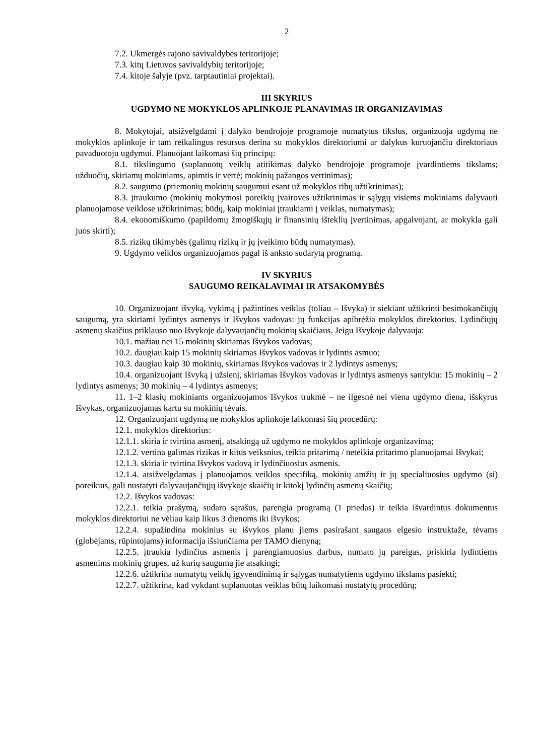2
7.2. Ukmergės rajono savivaldybės teritorijoje;
7.3. kitų Lietuvos savivaldybių teritorijoje;
7.4. kitoje šalyje (pvz. tarptautiniai projektai).
III SKYRIUS
UGDYMO NE MOKYKLOS APLINKOJE PLANAVIMAS IR ORGANIZAVIMAS
8. Mokytojai, atsižvelgdami į dalyko bendrojoje programoje numatytus tikslus, organizuoja ugdymą ne mokyklos aplinkoje ir tam reikalingus resursus derina su mokyklos direktoriumi ar dalykus kuruojančiu direktoriaus pavaduotoju ugdymui. Planuojant laikomasi šių principų:
8.1. tikslingumo (suplanuotų veiklų atitikimas dalyko bendrojoje programoje įvardintiems tikslams; užduočių, skiriamų mokiniams, apimtis ir vertė; mokinių pažangos vertinimas);
8.2. saugumo (priemonių mokinių saugumui esant už mokyklos ribų užtikrinimas);
8.3. įtraukumo (mokinių mokymosi poreikių įvairovės užtikrinimas ir sąlygų visiems mokiniams dalyvauti planuojamose veiklose užtikrinimas; būdų, kaip mokiniai įtraukiami į veiklas, numatymas);
8.4. ekonomiškumo (papildomų žmogiškųjų ir finansinių išteklių įvertinimas, apgalvojant, ar mokykla gali juos skirti);
8.5. rizikų tikimybės (galimų rizikų ir jų įveikimo būdų numatymas).
9. Ugdymo veiklos organizuojamos pagal iš anksto sudarytą programą.
IV SKYRIUS
SAUGUMO REIKALAVIMAI IR ATSAKOMYBĖS
10. Organizuojant išvyką, vykimą į pažintines veiklas (toliau – Išvyka) ir siekiant užtikrinti besimokančiųjų saugumą, yra skiriami lydintys asmenys ir Išvykos vadovas: jų funkcijas apibrėžia mokyklos direktorius. Lydinčiųjų asmenų skaičius priklauso nuo Išvykoje dalyvaujančių mokinių skaičiaus. Jeigu Išvykoje dalyvauja:
10.1. mažiau nei 15 mokinių skiriamas Išvykos vadovas;
10.2. daugiau kaip 15 mokinių skiriamas Išvykos vadovas ir lydintis asmuo;
10.3. daugiau kaip 30 mokinių, skiriamas Išvykos vadovas ir 2 lydintys asmenys;
10.4. organizuojant Išvyką į užsienį, skiriamas Išvykos vadovas ir lydintys asmenys santykiu: 15 mokinių – 2 lydintys asmenys; 30 mokinių – 4 lydintys asmenys;
11. 1–2 klasių mokiniams organizuojamos Išvykos trukmė – ne ilgesnė nei viena ugdymo diena, išskyrus Išvykas, organizuojamas kartu su mokinių tėvais.
12. Organizuojant ugdymą ne mokyklos aplinkoje laikomasi šių procedūrų:
12.1. mokyklos direktorius:
12.1.1. skiria ir tvirtina asmenį, atsakingą už ugdymo ne mokyklos aplinkoje organizavimą;
12.1.2. vertina galimas rizikas ir kitus veiksnius, teikia pritarimą / neteikia pritarimo planuojamai Išvykai;
12.1.3. skiria ir tvirtina Išvykos vadovą ir lydinčiuosius asmenis.
12.1.4. atsižvelgdamas į planuojamos veiklos specifiką, mokinių amžių ir jų specialiuosius ugdymo (si) poreikius, gali nustatyti dalyvaujančiųjų išvykoje skaičių ir kitokį lydinčių asmenų skaičių;
12.2. Išvykos vadovas:
12.2.1. teikia prašymą, sudaro sąrašus, parengia programą (1 priedas) ir teikia išvardintus dokumentus mokyklos direktoriui ne vėliau kaip likus 3 dienoms iki išvykos;
12.2.4. supažindina mokinius su išvykos planu jiems pasirašant saugaus elgesio instruktaže, tėvams (globėjams, rūpintojams) informacija išsiunčiama per TAMO dienyną;
12.2.5. įtraukia lydinčius asmenis į parengiamuosius darbus, numato jų pareigas, priskiria lydintiems asmenims mokinių grupes, už kurių saugumą jie atsakingi;
12.2.6. užtikrina numatytų veiklų įgyvendinimą ir sąlygas numatytiems ugdymo tikslams pasiekti;
12.2.7. užtikrina, kad vykdant suplanuotas veiklas būtų laikomasi nustatytų procedūrų;